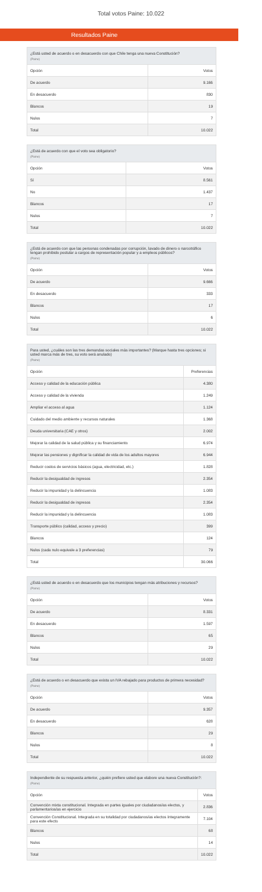Total votos Paine: 10.022
Resultados Paine
¿Está usted de acuerdo o en desacuerdo con que Chile tenga una nueva Constitución? (Paine)
| Opción | Votos |
| --- | --- |
| De acuerdo | 9.166 |
| En desacuerdo | 830 |
| Blancos | 19 |
| Nulos | 7 |
| Total | 10.022 |
¿Está de acuerdo con que el voto sea obligatorio? (Paine)
| Opción | Votos |
| --- | --- |
| Sí | 8.561 |
| No | 1.437 |
| Blancos | 17 |
| Nulos | 7 |
| Total | 10.022 |
¿Está de acuerdo con que las personas condenadas por corrupción, lavado de dinero o narcotráfico tengan prohibido postular a cargos de representación popular y a empleos públicos? (Paine)
| Opción | Votos |
| --- | --- |
| De acuerdo | 9.666 |
| En desacuerdo | 333 |
| Blancos | 17 |
| Nulos | 6 |
| Total | 10.022 |
Para usted, ¿cuáles son las tres demandas sociales más importantes? (Marque hasta tres opciones; si usted marca más de tres, su voto será anulado) (Paine)
| Opción | Preferencias |
| --- | --- |
| Acceso y calidad de la educación pública | 4.380 |
| Acceso y calidad de la vivienda | 1.249 |
| Ampliar el acceso al agua | 1.124 |
| Cuidado del medio ambiente y recursos naturales | 1.368 |
| Deuda universitaria (CAE y otros) | 2.002 |
| Mejorar la calidad de la salud pública y su financiamiento | 6.974 |
| Mejorar las pensiones y dignificar la calidad de vida de los adultos mayores | 6.944 |
| Reducir costos de servicios básicos (agua, electricidad, etc.) | 1.828 |
| Reducir la desigualdad de ingresos | 2.354 |
| Reducir la impunidad y la delincuencia | 1.083 |
| Reducir la desigualdad de ingresos | 2.354 |
| Reducir la impunidad y la delincuencia | 1.083 |
| Transporte público (calidad, acceso y precio) | 399 |
| Blancos | 124 |
| Nulos (cada nulo equivale a 3 preferencias) | 79 |
| Total | 30.066 |
¿Está usted de acuerdo o en desacuerdo que los municipios tengan más atribuciones y recursos? (Paine)
| Opción | Votos |
| --- | --- |
| De acuerdo | 8.331 |
| En desacuerdo | 1.597 |
| Blancos | 65 |
| Nulos | 29 |
| Total | 10.022 |
¿Está de acuerdo o en desacuerdo que exista un IVA rebajado para productos de primera necesidad? (Paine)
| Opción | Votos |
| --- | --- |
| De acuerdo | 9.357 |
| En desacuerdo | 628 |
| Blancos | 29 |
| Nulos | 8 |
| Total | 10.022 |
Independiente de su respuesta anterior, ¿quién prefiere usted que elabore una nueva Constitución?: (Paine)
| Opción | Votos |
| --- | --- |
| Convención mixta constitucional. Integrada en partes iguales por ciudadanos/as electos, y parlamentarios/as en ejercicio | 2.836 |
| Convención Constitucional. Integrada en su totalidad por ciudadanos/as electos íntegramente para este efecto | 7.104 |
| Blancos | 68 |
| Nulos | 14 |
| Total | 10.022 |